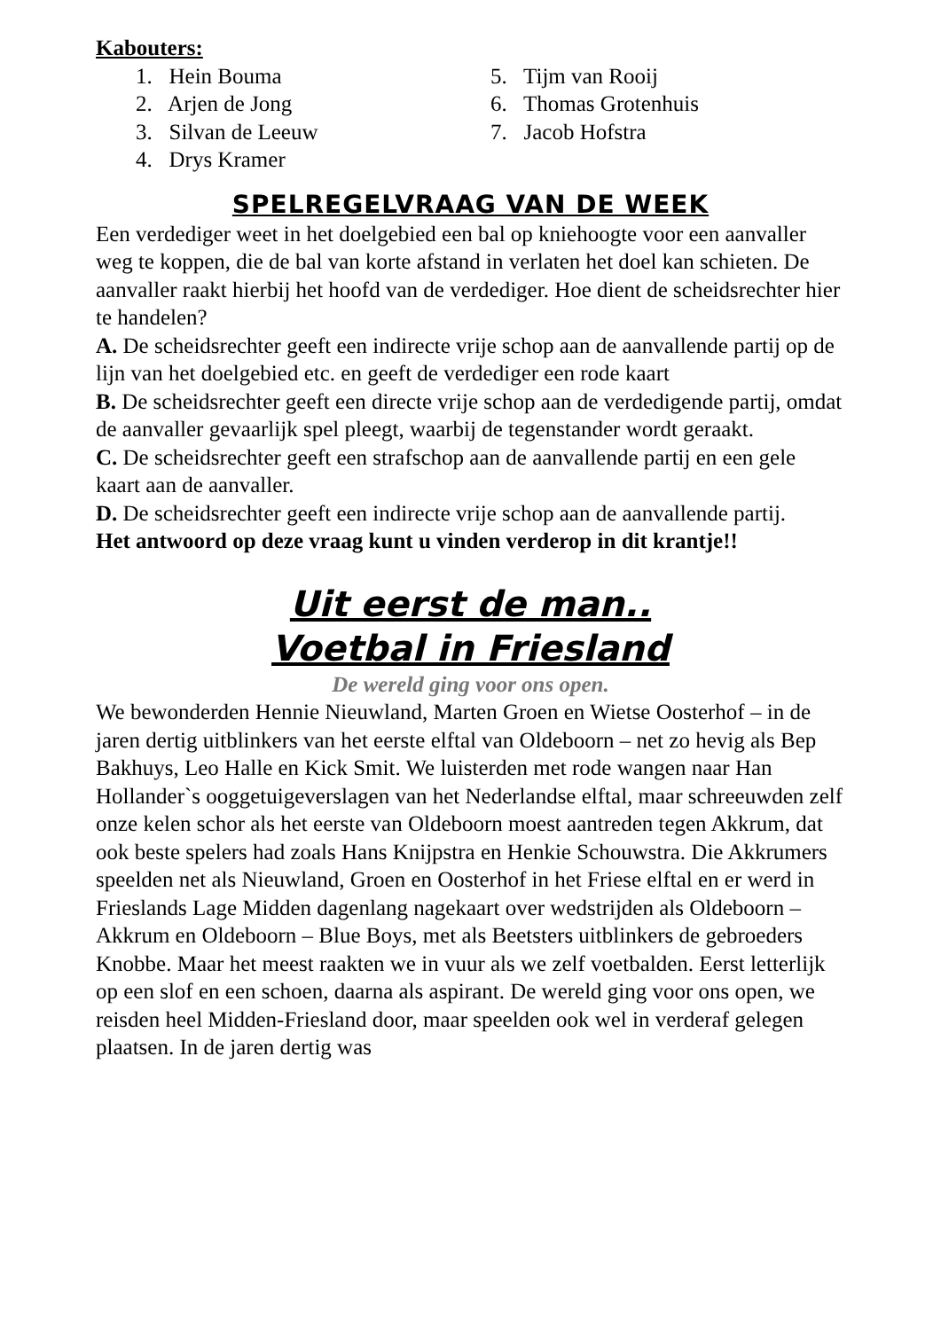Kabouters:
1. Hein Bouma
2. Arjen de Jong
3. Silvan de Leeuw
4. Drys Kramer
5. Tijm van Rooij
6. Thomas Grotenhuis
7. Jacob Hofstra
SPELREGELVRAAG VAN DE WEEK
Een verdediger weet in het doelgebied een bal op kniehoogte voor een aanvaller weg te koppen, die de bal van korte afstand in verlaten het doel kan schieten. De aanvaller raakt hierbij het hoofd van de verdediger. Hoe dient de scheidsrechter hier te handelen?
A. De scheidsrechter geeft een indirecte vrije schop aan de aanvallende partij op de lijn van het doelgebied etc. en geeft de verdediger een rode kaart
B. De scheidsrechter geeft een directe vrije schop aan de verdedigende partij, omdat de aanvaller gevaarlijk spel pleegt, waarbij de tegenstander wordt geraakt.
C. De scheidsrechter geeft een strafschop aan de aanvallende partij en een gele kaart aan de aanvaller.
D. De scheidsrechter geeft een indirecte vrije schop aan de aanvallende partij.
Het antwoord op deze vraag kunt u vinden verderop in dit krantje!!
Uit eerst de man..
Voetbal in Friesland
De wereld ging voor ons open.
We bewonderden Hennie Nieuwland, Marten Groen en Wietse Oosterhof – in de jaren dertig uitblinkers van het eerste elftal van Oldeboorn – net zo hevig als Bep Bakhuys, Leo Halle en Kick Smit. We luisterden met rode wangen naar Han Hollander`s ooggetuigeverslagen van het Nederlandse elftal, maar schreeuwden zelf onze kelen schor als het eerste van Oldeboorn moest aantreden tegen Akkrum, dat ook beste spelers had zoals Hans Knijpstra en Henkie Schouwstra. Die Akkrumers speelden net als Nieuwland, Groen en Oosterhof in het Friese elftal en er werd in Frieslands Lage Midden dagenlang nagekaart over wedstrijden als Oldeboorn – Akkrum en Oldeboorn – Blue Boys, met als Beetsters uitblinkers de gebroeders Knobbe. Maar het meest raakten we in vuur als we zelf voetbalden. Eerst letterlijk op een slof en een schoen, daarna als aspirant. De wereld ging voor ons open, we reisden heel Midden-Friesland door, maar speelden ook wel in verderaf gelegen plaatsen. In de jaren dertig was